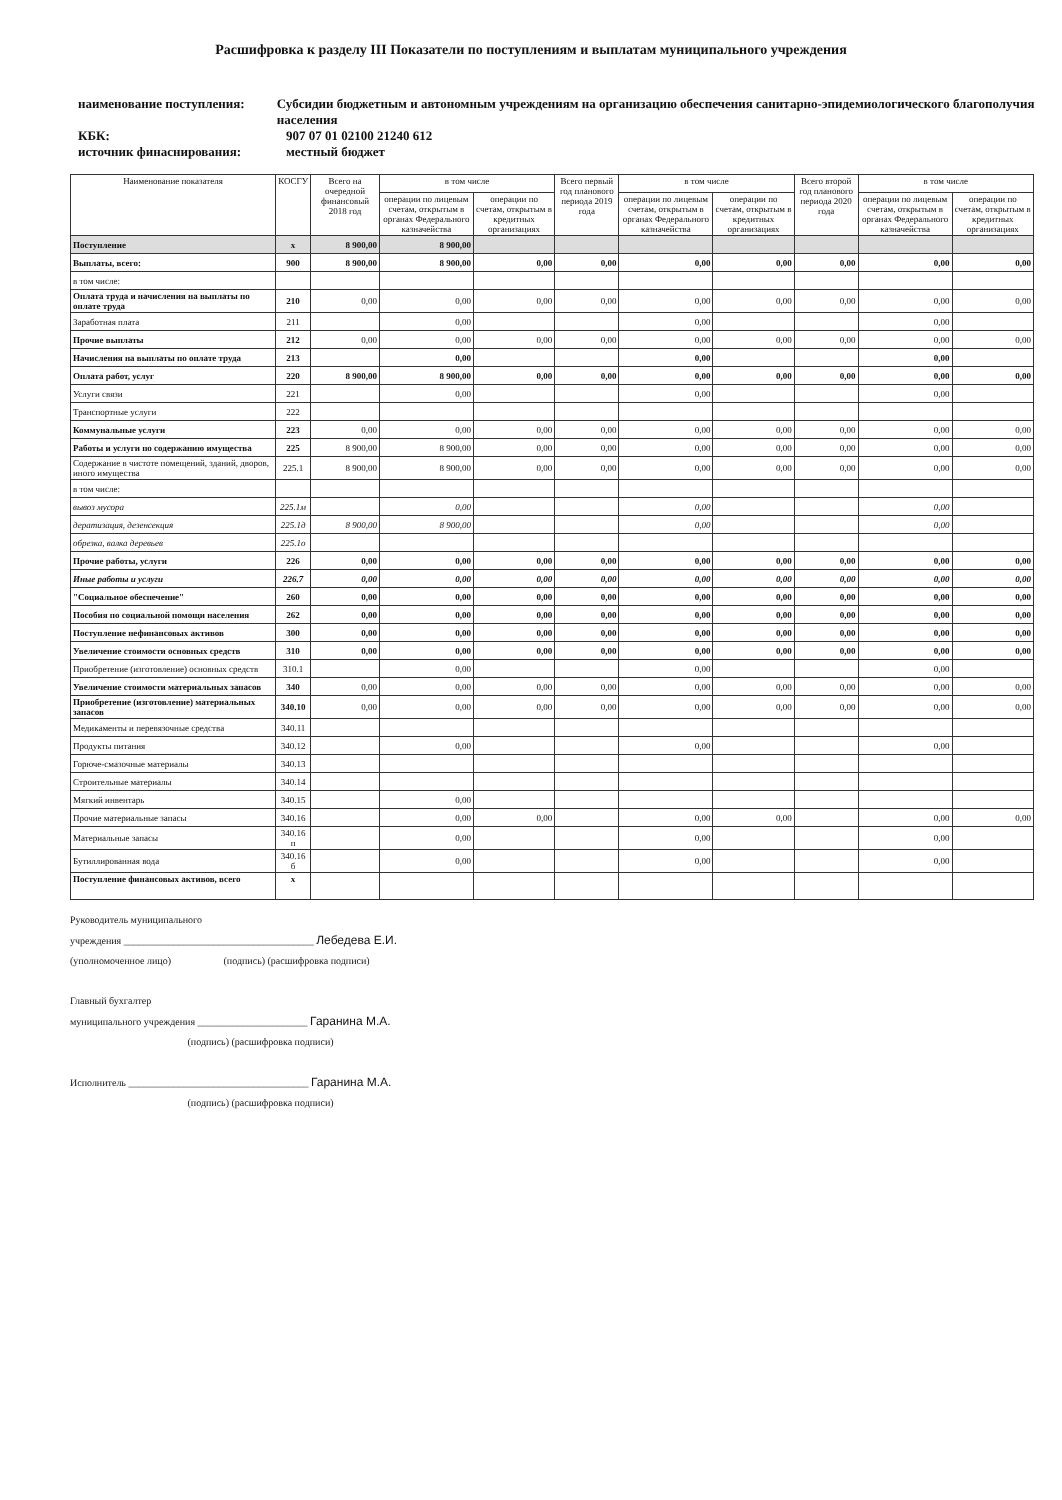Расшифровка к разделу III Показатели по поступлениям и выплатам муниципального учреждения
наименование поступления: Субсидии бюджетным и автономным учреждениям на организацию обеспечения санитарно-эпидемиологического благополучия населения
КБК: 907 07 01 02100 21240 612
источник финаснирования: местный бюджет
| Наименование показателя | КОСГУ | Всего на очередной финансовый 2018 год | в том числе | | Всего первый год планового периода 2019 года | в том числе | | Всего второй год планового периода 2020 года | в том числе | |
| --- | --- | --- | --- | --- | --- | --- | --- | --- | --- | --- |
| | | | операции по лицевым счетам, открытым в органах Федерального казначейства | операции по счетам, открытым в кредитных организациях | | операции по лицевым счетам, открытым в органах Федерального казначейства | операции по счетам, открытым в кредитных организациях | | операции по лицевым счетам, открытым в органах Федерального казначейства | операции по счетам, открытым в кредитных организациях |
| Поступление | x | 8 900,00 | 8 900,00 | | | | | | | |
| Выплаты, всего: | 900 | 8 900,00 | 8 900,00 | 0,00 | 0,00 | 0,00 | 0,00 | 0,00 | 0,00 | 0,00 |
| в том числе: | | | | | | | | | | |
| Оплата труда и начисления на выплаты по оплате труда | 210 | 0,00 | 0,00 | 0,00 | 0,00 | 0,00 | 0,00 | 0,00 | 0,00 | 0,00 |
| Заработная плата | 211 | | 0,00 | | | 0,00 | | | 0,00 | |
| Прочие выплаты | 212 | 0,00 | 0,00 | 0,00 | 0,00 | 0,00 | 0,00 | 0,00 | 0,00 | 0,00 |
| Начисления на выплаты по оплате труда | 213 | | 0,00 | | | 0,00 | | | 0,00 | |
| Оплата работ, услуг | 220 | 8 900,00 | 8 900,00 | 0,00 | 0,00 | 0,00 | 0,00 | 0,00 | 0,00 | 0,00 |
| Услуги связи | 221 | | 0,00 | | | 0,00 | | | 0,00 | |
| Транспортные услуги | 222 | | | | | | | | | |
| Коммунальные услуги | 223 | 0,00 | 0,00 | 0,00 | 0,00 | 0,00 | 0,00 | 0,00 | 0,00 | 0,00 |
| Работы и услуги по содержанию имущества | 225 | 8 900,00 | 8 900,00 | 0,00 | 0,00 | 0,00 | 0,00 | 0,00 | 0,00 | 0,00 |
| Содержание в чистоте помещений, зданий, дворов, иного имущества | 225.1 | 8 900,00 | 8 900,00 | 0,00 | 0,00 | 0,00 | 0,00 | 0,00 | 0,00 | 0,00 |
| в том числе: | | | | | | | | | | |
| вывоз мусора | 225.1м | | 0,00 | | | 0,00 | | | 0,00 | |
| дератизация, дезенсекция | 225.1д | 8 900,00 | 8 900,00 | | | 0,00 | | | 0,00 | |
| обрезка, валка деревьев | 225.1о | | | | | | | | | |
| Прочие работы, услуги | 226 | 0,00 | 0,00 | 0,00 | 0,00 | 0,00 | 0,00 | 0,00 | 0,00 | 0,00 |
| Иные работы и услуги | 226.7 | 0,00 | 0,00 | 0,00 | 0,00 | 0,00 | 0,00 | 0,00 | 0,00 | 0,00 |
| "Социальное обеспечение" | 260 | 0,00 | 0,00 | 0,00 | 0,00 | 0,00 | 0,00 | 0,00 | 0,00 | 0,00 |
| Пособия по социальной помощи населения | 262 | 0,00 | 0,00 | 0,00 | 0,00 | 0,00 | 0,00 | 0,00 | 0,00 | 0,00 |
| Поступление нефинансовых активов | 300 | 0,00 | 0,00 | 0,00 | 0,00 | 0,00 | 0,00 | 0,00 | 0,00 | 0,00 |
| Увеличение стоимости основных средств | 310 | 0,00 | 0,00 | 0,00 | 0,00 | 0,00 | 0,00 | 0,00 | 0,00 | 0,00 |
| Приобретение (изготовление) основных средств | 310.1 | | 0,00 | | | 0,00 | | | 0,00 | |
| Увеличение стоимости материальных запасов | 340 | 0,00 | 0,00 | 0,00 | 0,00 | 0,00 | 0,00 | 0,00 | 0,00 | 0,00 |
| Приобретение (изготовление) материальных запасов | 340.10 | 0,00 | 0,00 | 0,00 | 0,00 | 0,00 | 0,00 | 0,00 | 0,00 | 0,00 |
| Медикаменты и перевязочные средства | 340.11 | | | | | | | | | |
| Продукты питания | 340.12 | | 0,00 | | | 0,00 | | | 0,00 | |
| Горюче-смазочные материалы | 340.13 | | | | | | | | | |
| Строительные материалы | 340.14 | | | | | | | | | |
| Мягкий инвентарь | 340.15 | | 0,00 | | | | | | | |
| Прочие материальные запасы | 340.16 | | 0,00 | 0,00 | | 0,00 | 0,00 | | 0,00 | 0,00 |
| Материальные запасы | 340.16 п | | 0,00 | | | 0,00 | | | 0,00 | |
| Бутиллированная вода | 340.16 б | | 0,00 | | | 0,00 | | | 0,00 | |
| Поступление финансовых активов, всего | x | | | | | | | | | |
Руководитель муниципального
учреждения ______________________________________ Лебедева Е.И.
(уполномоченное лицо) (подпись) (расшифровка подписи)
Главный бухгалтер
муниципального учреждения ______________________ Гаранина М.А.
(подпись) (расшифровка подписи)
Исполнитель ____________________________________ Гаранина М.А.
(подпись) (расшифровка подписи)